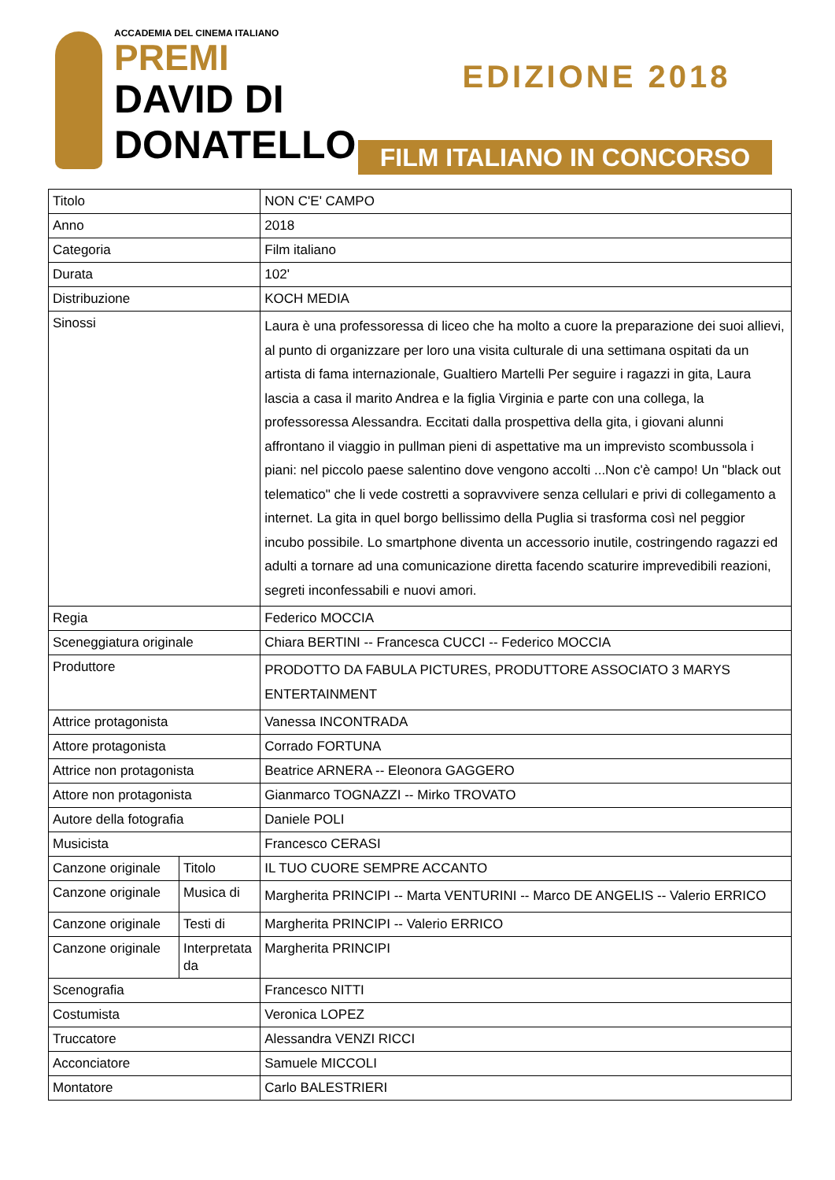ACCADEMIA DEL CINEMA ITALIANO
PREMI
DAVID DI
DONATELLO
EDIZIONE 2018
FILM ITALIANO IN CONCORSO
| Titolo | | NON C'E' CAMPO |
| Anno | | 2018 |
| Categoria | | Film italiano |
| Durata | | 102' |
| Distribuzione | | KOCH MEDIA |
| Sinossi | | Laura è una professoressa di liceo che ha molto a cuore la preparazione dei suoi allievi, al punto di organizzare per loro una visita culturale di una settimana ospitati da un artista di fama internazionale, Gualtiero Martelli Per seguire i ragazzi in gita, Laura lascia a casa il marito Andrea e la figlia Virginia e parte con una collega, la professoressa Alessandra. Eccitati dalla prospettiva della gita, i giovani alunni affrontano il viaggio in pullman pieni di aspettative ma un imprevisto scombussola i piani: nel piccolo paese salentino dove vengono accolti ...Non c'è campo! Un "black out telematico" che li vede costretti a sopravvivere senza cellulari e privi di collegamento a internet. La gita in quel borgo bellissimo della Puglia si trasforma così nel peggior incubo possibile. Lo smartphone diventa un accessorio inutile, costringendo ragazzi ed adulti a tornare ad una comunicazione diretta facendo scaturire imprevedibili reazioni, segreti inconfessabili e nuovi amori. |
| Regia | | Federico MOCCIA |
| Sceneggiatura originale | | Chiara BERTINI -- Francesca CUCCI -- Federico MOCCIA |
| Produttore | | PRODOTTO DA FABULA PICTURES, PRODUTTORE ASSOCIATO 3 MARYS ENTERTAINMENT |
| Attrice protagonista | | Vanessa INCONTRADA |
| Attore protagonista | | Corrado FORTUNA |
| Attrice non protagonista | | Beatrice ARNERA -- Eleonora GAGGERO |
| Attore non protagonista | | Gianmarco TOGNAZZI -- Mirko TROVATO |
| Autore della fotografia | | Daniele POLI |
| Musicista | | Francesco CERASI |
| Canzone originale | Titolo | IL TUO CUORE SEMPRE ACCANTO |
| Canzone originale | Musica di | Margherita PRINCIPI -- Marta VENTURINI -- Marco DE ANGELIS -- Valerio ERRICO |
| Canzone originale | Testi di | Margherita PRINCIPI -- Valerio ERRICO |
| Canzone originale | Interpretata da | Margherita PRINCIPI |
| Scenografia | | Francesco NITTI |
| Costumista | | Veronica LOPEZ |
| Truccatore | | Alessandra VENZI RICCI |
| Acconciatore | | Samuele MICCOLI |
| Montatore | | Carlo BALESTRIERI |